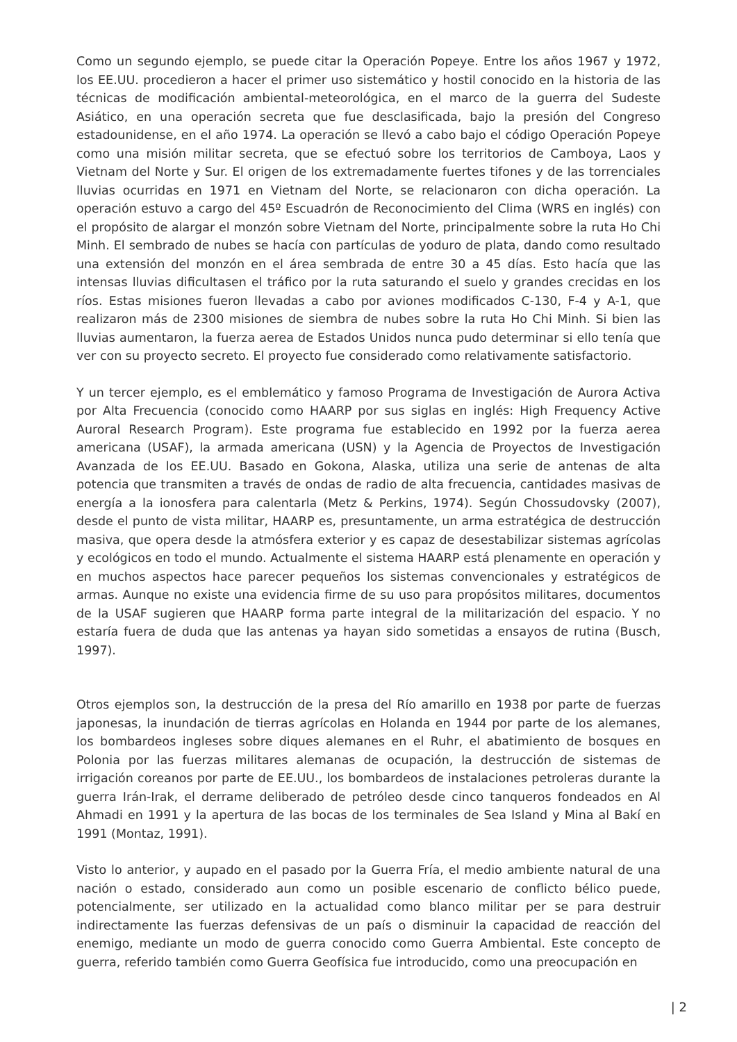Como un segundo ejemplo, se puede citar la Operación Popeye. Entre los años 1967 y 1972, los EE.UU. procedieron a hacer el primer uso sistemático y hostil conocido en la historia de las técnicas de modificación ambiental-meteorológica, en el marco de la guerra del Sudeste Asiático, en una operación secreta que fue desclasificada, bajo la presión del Congreso estadounidense, en el año 1974. La operación se llevó a cabo bajo el código Operación Popeye como una misión militar secreta, que se efectuó sobre los territorios de Camboya, Laos y Vietnam del Norte y Sur. El origen de los extremadamente fuertes tifones y de las torrenciales lluvias ocurridas en 1971 en Vietnam del Norte, se relacionaron con dicha operación. La operación estuvo a cargo del 45º Escuadrón de Reconocimiento del Clima (WRS en inglés) con el propósito de alargar el monzón sobre Vietnam del Norte, principalmente sobre la ruta Ho Chi Minh. El sembrado de nubes se hacía con partículas de yoduro de plata, dando como resultado una extensión del monzón en el área sembrada de entre 30 a 45 días. Esto hacía que las intensas lluvias dificultasen el tráfico por la ruta saturando el suelo y grandes crecidas en los ríos. Estas misiones fueron llevadas a cabo por aviones modificados C-130, F-4 y A-1, que realizaron más de 2300 misiones de siembra de nubes sobre la ruta Ho Chi Minh. Si bien las lluvias aumentaron, la fuerza aerea de Estados Unidos nunca pudo determinar si ello tenía que ver con su proyecto secreto. El proyecto fue considerado como relativamente satisfactorio.
Y un tercer ejemplo, es el emblemático y famoso Programa de Investigación de Aurora Activa por Alta Frecuencia (conocido como HAARP por sus siglas en inglés: High Frequency Active Auroral Research Program). Este programa fue establecido en 1992 por la fuerza aerea americana (USAF), la armada americana (USN) y la Agencia de Proyectos de Investigación Avanzada de los EE.UU. Basado en Gokona, Alaska, utiliza una serie de antenas de alta potencia que transmiten a través de ondas de radio de alta frecuencia, cantidades masivas de energía a la ionosfera para calentarla (Metz & Perkins, 1974). Según Chossudovsky (2007), desde el punto de vista militar, HAARP es, presuntamente, un arma estratégica de destrucción masiva, que opera desde la atmósfera exterior y es capaz de desestabilizar sistemas agrícolas y ecológicos en todo el mundo. Actualmente el sistema HAARP está plenamente en operación y en muchos aspectos hace parecer pequeños los sistemas convencionales y estratégicos de armas. Aunque no existe una evidencia firme de su uso para propósitos militares, documentos de la USAF sugieren que HAARP forma parte integral de la militarización del espacio. Y no estaría fuera de duda que las antenas ya hayan sido sometidas a ensayos de rutina (Busch, 1997).
Otros ejemplos son, la destrucción de la presa del Río amarillo en 1938 por parte de fuerzas japonesas, la inundación de tierras agrícolas en Holanda en 1944 por parte de los alemanes, los bombardeos ingleses sobre diques alemanes en el Ruhr, el abatimiento de bosques en Polonia por las fuerzas militares alemanas de ocupación, la destrucción de sistemas de irrigación coreanos por parte de EE.UU., los bombardeos de instalaciones petroleras durante la guerra Irán-Irak, el derrame deliberado de petróleo desde cinco tanqueros fondeados en Al Ahmadi en 1991 y la apertura de las bocas de los terminales de Sea Island y Mina al Bakí en 1991 (Montaz, 1991).
Visto lo anterior, y aupado en el pasado por la Guerra Fría, el medio ambiente natural de una nación o estado, considerado aun como un posible escenario de conflicto bélico puede, potencialmente, ser utilizado en la actualidad como blanco militar per se para destruir indirectamente las fuerzas defensivas de un país o disminuir la capacidad de reacción del enemigo, mediante un modo de guerra conocido como Guerra Ambiental. Este concepto de guerra, referido también como Guerra Geofísica fue introducido, como una preocupación en
| 2